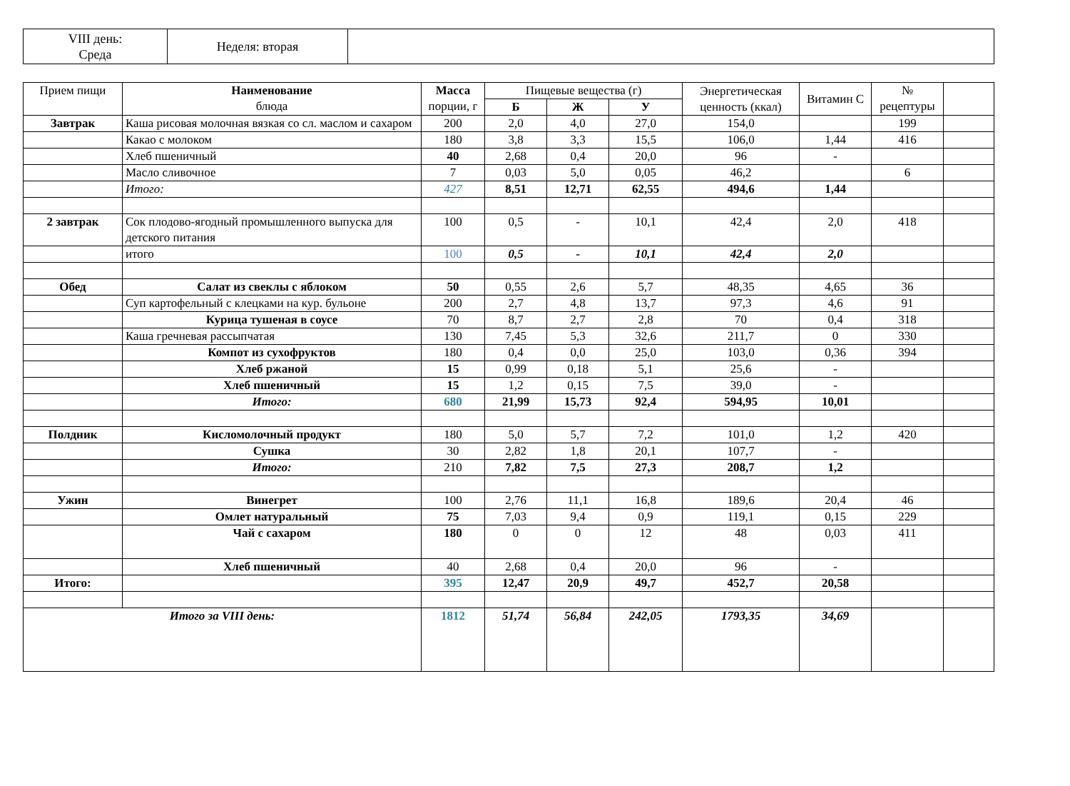| VIII день: Среда | Неделя: вторая | |
| Прием пищи | Наименование блюда | Масса порции, г | Пищевые вещества (г) | | | Энергетическая ценность (ккал) | Витамин С | № рецептуры | |
| --- | --- | --- | --- | --- | --- | --- | --- | --- | --- |
| | | | Б | Ж | У | | | | |
| Завтрак | Каша рисовая молочная вязкая со сл. маслом и сахаром | 200 | 2,0 | 4,0 | 27,0 | 154,0 | | 199 | |
| | Какао с молоком | 180 | 3,8 | 3,3 | 15,5 | 106,0 | 1,44 | 416 | |
| | Хлеб пшеничный | 40 | 2,68 | 0,4 | 20,0 | 96 | - | | |
| | Масло сливочное | 7 | 0,03 | 5,0 | 0,05 | 46,2 | | 6 | |
| | Итого: | 427 | 8,51 | 12,71 | 62,55 | 494,6 | 1,44 | | |
| 2 завтрак | Сок плодово-ягодный промышленного выпуска для детского питания | 100 | 0,5 | - | 10,1 | 42,4 | 2,0 | 418 | |
| | итого | 100 | 0,5 | - | 10,1 | 42,4 | 2,0 | | |
| Обед | Салат из свеклы с яблоком | 50 | 0,55 | 2,6 | 5,7 | 48,35 | 4,65 | 36 | |
| | Суп картофельный с клецками на кур. бульоне | 200 | 2,7 | 4,8 | 13,7 | 97,3 | 4,6 | 91 | |
| | Курица тушеная в соусе | 70 | 8,7 | 2,7 | 2,8 | 70 | 0,4 | 318 | |
| | Каша гречневая рассыпчатая | 130 | 7,45 | 5,3 | 32,6 | 211,7 | 0 | 330 | |
| | Компот из сухофруктов | 180 | 0,4 | 0,0 | 25,0 | 103,0 | 0,36 | 394 | |
| | Хлеб ржаной | 15 | 0,99 | 0,18 | 5,1 | 25,6 | - | | |
| | Хлеб пшеничный | 15 | 1,2 | 0,15 | 7,5 | 39,0 | - | | |
| | Итого: | 680 | 21,99 | 15,73 | 92,4 | 594,95 | 10,01 | | |
| Полдник | Кисломолочный продукт | 180 | 5,0 | 5,7 | 7,2 | 101,0 | 1,2 | 420 | |
| | Сушка | 30 | 2,82 | 1,8 | 20,1 | 107,7 | - | | |
| | Итого: | 210 | 7,82 | 7,5 | 27,3 | 208,7 | 1,2 | | |
| Ужин | Винегрет | 100 | 2,76 | 11,1 | 16,8 | 189,6 | 20,4 | 46 | |
| | Омлет натуральный | 75 | 7,03 | 9,4 | 0,9 | 119,1 | 0,15 | 229 | |
| | Чай с сахаром | 180 | 0 | 0 | 12 | 48 | 0,03 | 411 | |
| | Хлеб пшеничный | 40 | 2,68 | 0,4 | 20,0 | 96 | - | | |
| Итого: | | 395 | 12,47 | 20,9 | 49,7 | 452,7 | 20,58 | | |
| Итого за VIII день: | | 1812 | 51,74 | 56,84 | 242,05 | 1793,35 | 34,69 | | |